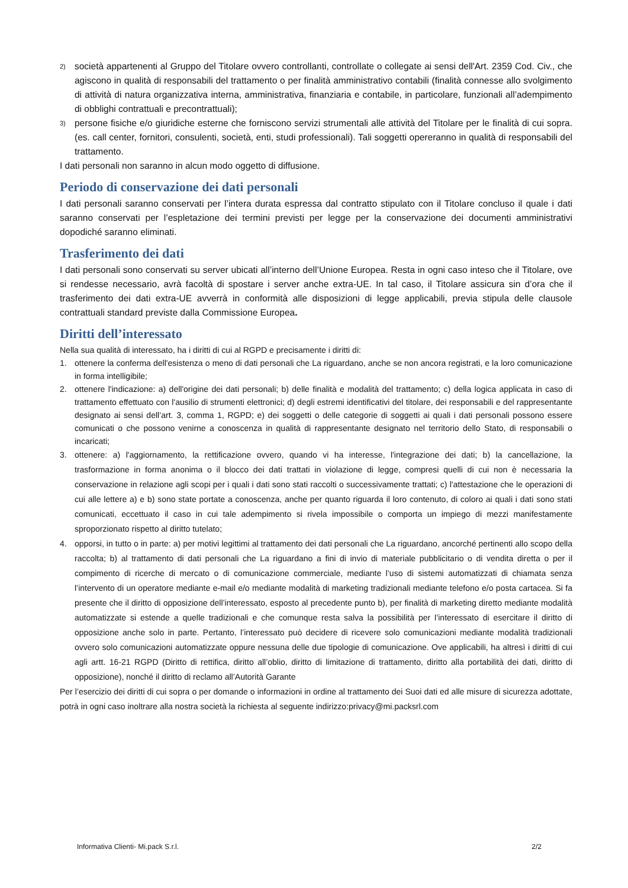2) società appartenenti al Gruppo del Titolare ovvero controllanti, controllate o collegate ai sensi dell'Art. 2359 Cod. Civ., che agiscono in qualità di responsabili del trattamento o per finalità amministrativo contabili (finalità connesse allo svolgimento di attività di natura organizzativa interna, amministrativa, finanziaria e contabile, in particolare, funzionali all’adempimento di obblighi contrattuali e precontrattuali);
3) persone fisiche e/o giuridiche esterne che forniscono servizi strumentali alle attività del Titolare per le finalità di cui sopra. (es. call center, fornitori, consulenti, società, enti, studi professionali). Tali soggetti opereranno in qualità di responsabili del trattamento.
I dati personali non saranno in alcun modo oggetto di diffusione.
Periodo di conservazione dei dati personali
I dati personali saranno conservati per l’intera durata espressa dal contratto stipulato con il Titolare concluso il quale i dati saranno conservati per l’espletazione dei termini previsti per legge per la conservazione dei documenti amministrativi dopodiché saranno eliminati.
Trasferimento dei dati
I dati personali sono conservati su server ubicati all’interno dell’Unione Europea. Resta in ogni caso inteso che il Titolare, ove si rendesse necessario, avrà facoltà di spostare i server anche extra-UE. In tal caso, il Titolare assicura sin d’ora che il trasferimento dei dati extra-UE avverrà in conformità alle disposizioni di legge applicabili, previa stipula delle clausole contrattuali standard previste dalla Commissione Europea.
Diritti dell’interessato
Nella sua qualità di interessato, ha i diritti di cui al RGPD e precisamente i diritti di:
1. ottenere la conferma dell'esistenza o meno di dati personali che La riguardano, anche se non ancora registrati, e la loro comunicazione in forma intelligibile;
2. ottenere l'indicazione: a) dell'origine dei dati personali; b) delle finalità e modalità del trattamento; c) della logica applicata in caso di trattamento effettuato con l'ausilio di strumenti elettronici; d) degli estremi identificativi del titolare, dei responsabili e del rappresentante designato ai sensi dell’art. 3, comma 1, RGPD; e) dei soggetti o delle categorie di soggetti ai quali i dati personali possono essere comunicati o che possono venirne a conoscenza in qualità di rappresentante designato nel territorio dello Stato, di responsabili o incaricati;
3. ottenere: a) l'aggiornamento, la rettificazione ovvero, quando vi ha interesse, l'integrazione dei dati; b) la cancellazione, la trasformazione in forma anonima o il blocco dei dati trattati in violazione di legge, compresi quelli di cui non è necessaria la conservazione in relazione agli scopi per i quali i dati sono stati raccolti o successivamente trattati; c) l'attestazione che le operazioni di cui alle lettere a) e b) sono state portate a conoscenza, anche per quanto riguarda il loro contenuto, di coloro ai quali i dati sono stati comunicati, eccettuato il caso in cui tale adempimento si rivela impossibile o comporta un impiego di mezzi manifestamente sproporzionato rispetto al diritto tutelato;
4. opporsi, in tutto o in parte: a) per motivi legittimi al trattamento dei dati personali che La riguardano, ancorché pertinenti allo scopo della raccolta; b) al trattamento di dati personali che La riguardano a fini di invio di materiale pubblicitario o di vendita diretta o per il compimento di ricerche di mercato o di comunicazione commerciale, mediante l’uso di sistemi automatizzati di chiamata senza l’intervento di un operatore mediante e-mail e/o mediante modalità di marketing tradizionali mediante telefono e/o posta cartacea. Si fa presente che il diritto di opposizione dell’interessato, esposto al precedente punto b), per finalità di marketing diretto mediante modalità automatizzate si estende a quelle tradizionali e che comunque resta salva la possibilità per l’interessato di esercitare il diritto di opposizione anche solo in parte. Pertanto, l’interessato può decidere di ricevere solo comunicazioni mediante modalità tradizionali ovvero solo comunicazioni automatizzate oppure nessuna delle due tipologie di comunicazione. Ove applicabili, ha altresì i diritti di cui agli artt. 16-21 RGPD (Diritto di rettifica, diritto all’oblio, diritto di limitazione di trattamento, diritto alla portabilità dei dati, diritto di opposizione), nonché il diritto di reclamo all’Autorità Garante
Per l’esercizio dei diritti di cui sopra o per domande o informazioni in ordine al trattamento dei Suoi dati ed alle misure di sicurezza adottate, potrà in ogni caso inoltrare alla nostra società la richiesta al seguente indirizzo:privacy@mi.packsrl.com
Informativa Clienti- Mi.pack S.r.l. 2/2